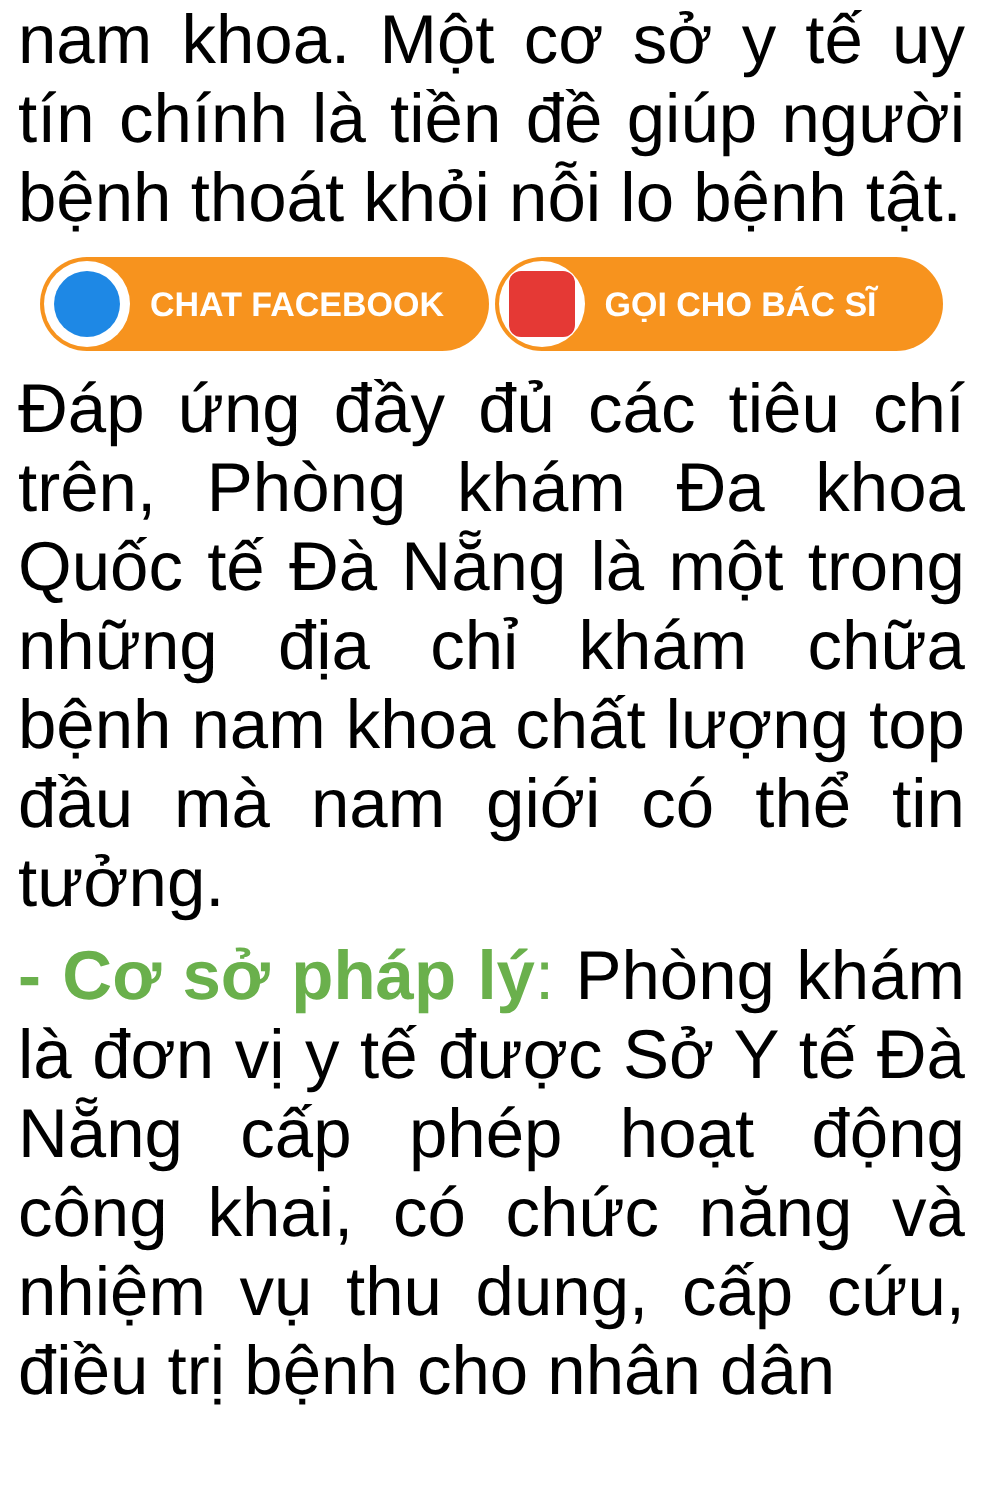nam khoa. Một cơ sở y tế uy tín chính là tiền đề giúp người bệnh thoát khỏi nỗi lo bệnh tật.
CHAT FACEBOOK GỌI CHO BÁC SĨ
Đáp ứng đầy đủ các tiêu chí trên, Phòng khám Đa khoa Quốc tế Đà Nẵng là một trong những địa chỉ khám chữa bệnh nam khoa chất lượng top đầu mà nam giới có thể tin tưởng.
- Cơ sở pháp lý: Phòng khám là đơn vị y tế được Sở Y tế Đà Nẵng cấp phép hoạt động công khai, có chức năng và nhiệm vụ thu dung, cấp cứu, điều trị bệnh cho nhân dân